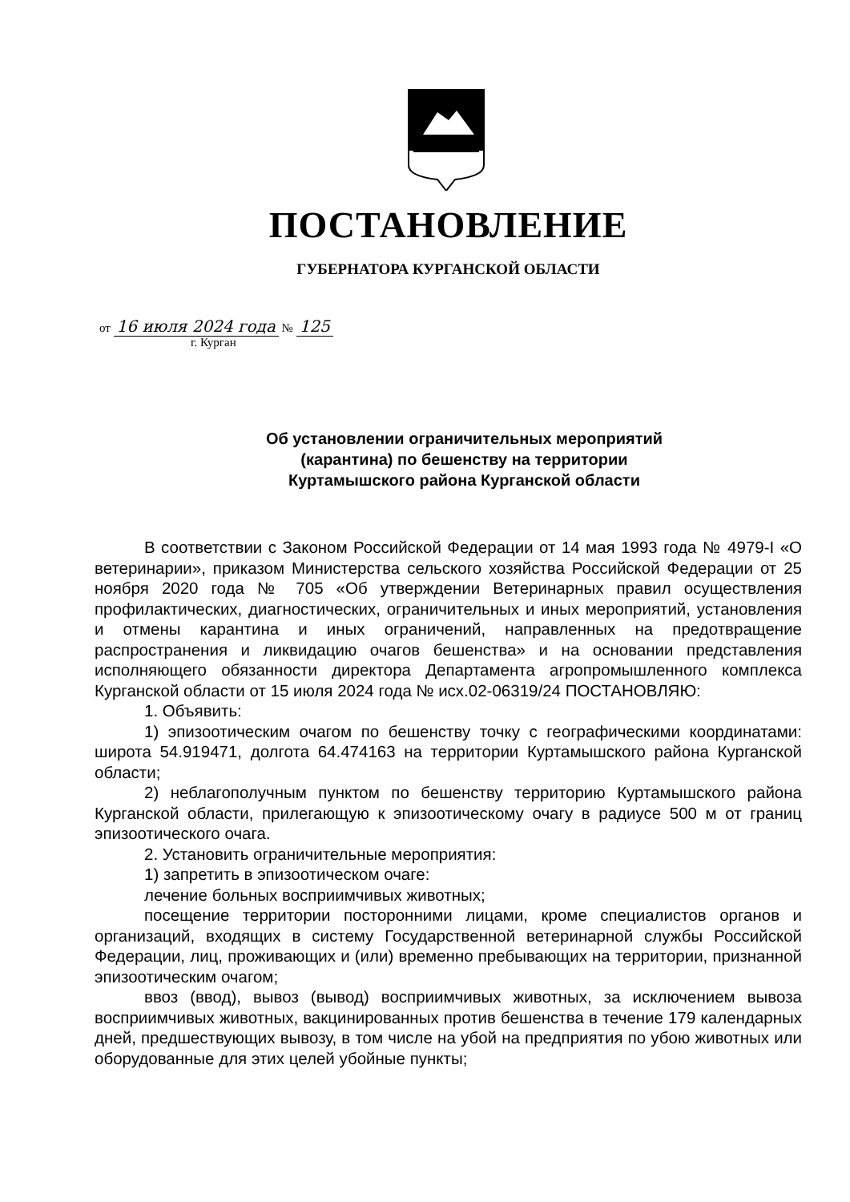ПОСТАНОВЛЕНИЕ
ГУБЕРНАТОРА КУРГАНСКОЙ ОБЛАСТИ
от 16 июля 2024 года № 125
г. Курган
Об установлении ограничительных мероприятий
(карантина) по бешенству на территории
Куртамышского района Курганской области
В соответствии с Законом Российской Федерации от 14 мая 1993 года № 4979-I «О ветеринарии», приказом Министерства сельского хозяйства Российской Федерации от 25 ноября 2020 года № 705 «Об утверждении Ветеринарных правил осуществления профилактических, диагностических, ограничительных и иных мероприятий, установления и отмены карантина и иных ограничений, направленных на предотвращение распространения и ликвидацию очагов бешенства» и на основании представления исполняющего обязанности директора Департамента агропромышленного комплекса Курганской области от 15 июля 2024 года № исх.02-06319/24 ПОСТАНОВЛЯЮ:
1. Объявить:
1) эпизоотическим очагом по бешенству точку с географическими координатами: широта 54.919471, долгота 64.474163 на территории Куртамышского района Курганской области;
2) неблагополучным пунктом по бешенству территорию Куртамышского района Курганской области, прилегающую к эпизоотическому очагу в радиусе 500 м от границ эпизоотического очага.
2. Установить ограничительные мероприятия:
1) запретить в эпизоотическом очаге:
лечение больных восприимчивых животных;
посещение территории посторонними лицами, кроме специалистов органов и организаций, входящих в систему Государственной ветеринарной службы Российской Федерации, лиц, проживающих и (или) временно пребывающих на территории, признанной эпизоотическим очагом;
ввоз (ввод), вывоз (вывод) восприимчивых животных, за исключением вывоза восприимчивых животных, вакцинированных против бешенства в течение 179 календарных дней, предшествующих вывозу, в том числе на убой на предприятия по убою животных или оборудованные для этих целей убойные пункты;